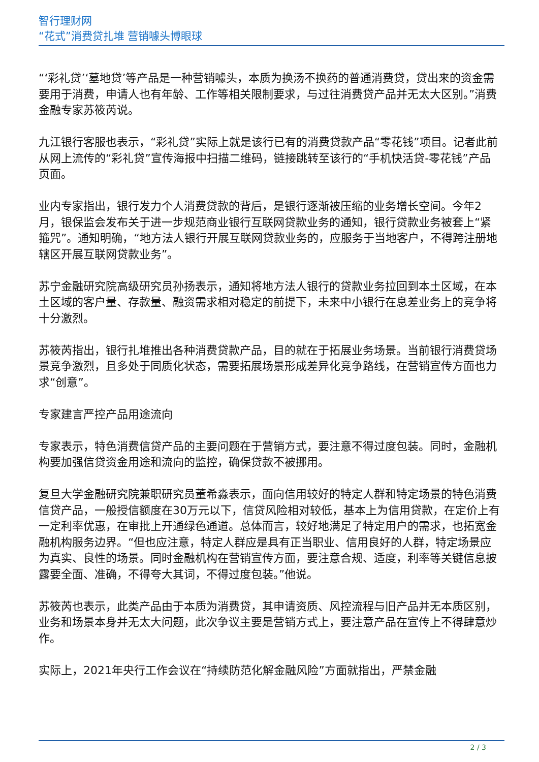智行理财网
“花式”消费贷扎堆 营销噱头博眼球
“‘彩礼贷’‘墓地贷’等产品是一种营销噱头，本质为换汤不换药的普通消费贷，贷出来的资金需要用于消费，申请人也有年龄、工作等相关限制要求，与过往消费贷产品并无太大区别。”消费金融专家苏筱芮说。
九江银行客服也表示，“彩礼贷”实际上就是该行已有的消费贷款产品“零花钱”项目。记者此前从网上流传的“彩礼贷”宣传海报中扫描二维码，链接跳转至该行的“手机快活贷-零花钱”产品页面。
业内专家指出，银行发力个人消费贷款的背后，是银行逐渐被压缩的业务增长空间。今年2月，银保监会发布关于进一步规范商业银行互联网贷款业务的通知，银行贷款业务被套上“紧箍咒”。通知明确，“地方法人银行开展互联网贷款业务的，应服务于当地客户，不得跨注册地辖区开展互联网贷款业务”。
苏宁金融研究院高级研究员孙扬表示，通知将地方法人银行的贷款业务拉回到本土区域，在本土区域的客户量、存款量、融资需求相对稳定的前提下，未来中小银行在息差业务上的竞争将十分激烈。
苏筱芮指出，银行扎堆推出各种消费贷款产品，目的就在于拓展业务场景。当前银行消费贷场景竞争激烈，且多处于同质化状态，需要拓展场景形成差异化竞争路线，在营销宣传方面也力求“创意”。
专家建言严控产品用途流向
专家表示，特色消费信贷产品的主要问题在于营销方式，要注意不得过度包装。同时，金融机构要加强信贷资金用途和流向的监控，确保贷款不被挪用。
复旦大学金融研究院兼职研究员董希淼表示，面向信用较好的特定人群和特定场景的特色消费信贷产品，一般授信额度在30万元以下，信贷风险相对较低，基本上为信用贷款，在定价上有一定利率优惠，在审批上开通绿色通道。总体而言，较好地满足了特定用户的需求，也拓宽金融机构服务边界。“但也应注意，特定人群应是具有正当职业、信用良好的人群，特定场景应为真实、良性的场景。同时金融机构在营销宣传方面，要注意合规、适度，利率等关键信息披露要全面、准确，不得夸大其词，不得过度包装。”他说。
苏筱芮也表示，此类产品由于本质为消费贷，其申请资质、风控流程与旧产品并无本质区别，业务和场景本身并无太大问题，此次争议主要是营销方式上，要注意产品在宣传上不得肆意炒作。
实际上，2021年央行工作会议在“持续防范化解金融风险”方面就指出，严禁金融
2 / 3